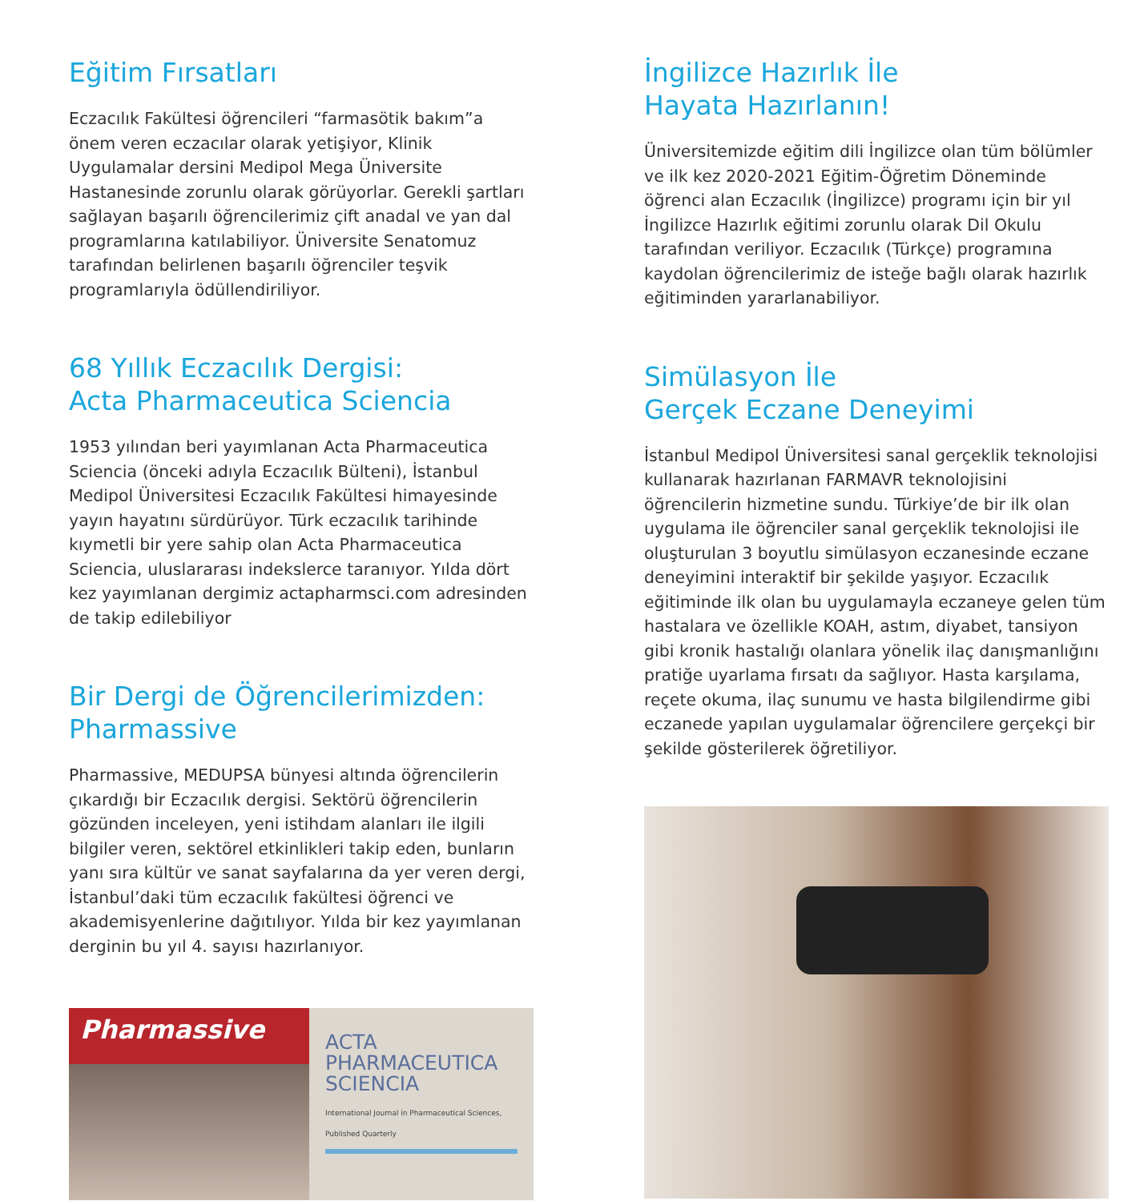Eğitim Fırsatları
Eczacılık Fakültesi öğrencileri “farmasötik bakım”a önem veren eczacılar olarak yetişiyor, Klinik Uygulamalar dersini Medipol Mega Üniversite Hastanesinde zorunlu olarak görüyorlar. Gerekli şartları sağlayan başarılı öğrencilerimiz çift anadal ve yan dal programlarına katılabiliyor. Üniversite Senatomuz tarafından belirlenen başarılı öğrenciler teşvik programlarıyla ödüllendiriliyor.
68 Yıllık Eczacılık Dergisi:
Acta Pharmaceutica Sciencia
1953 yılından beri yayımlanan Acta Pharmaceutica Sciencia (önceki adıyla Eczacılık Bülteni), İstanbul Medipol Üniversitesi Eczacılık Fakültesi himayesinde yayın hayatını sürdürüyor. Türk eczacılık tarihinde kıymetli bir yere sahip olan Acta Pharmaceutica Sciencia, uluslararası indekslerce taranıyor. Yılda dört kez yayımlanan dergimiz actapharmsci.com adresinden de takip edilebiliyor
Bir Dergi de Öğrencilerimizden:
Pharmassive
Pharmassive, MEDUPSA bünyesi altında öğrencilerin çıkardığı bir Eczacılık dergisi. Sektörü öğrencilerin gözünden inceleyen, yeni istihdam alanları ile ilgili bilgiler veren, sektörel etkinlikleri takip eden, bunların yanı sıra kültür ve sanat sayfalarına da yer veren dergi, İstanbul’daki tüm eczacılık fakültesi öğrenci ve akademisyenlerine dağıtılıyor. Yılda bir kez yayımlanan derginin bu yıl 4. sayısı hazırlanıyor.
Pharmassive
ACTA
PHARMACEUTICA
SCIENCIA
International Journal in Pharmaceutical Sciences, Published Quarterly
İngilizce Hazırlık İle
Hayata Hazırlanın!
Üniversitemizde eğitim dili İngilizce olan tüm bölümler ve ilk kez 2020-2021 Eğitim-Öğretim Döneminde öğrenci alan Eczacılık (İngilizce) programı için bir yıl İngilizce Hazırlık eğitimi zorunlu olarak Dil Okulu tarafından veriliyor. Eczacılık (Türkçe) programına kaydolan öğrencilerimiz de isteğe bağlı olarak hazırlık eğitiminden yararlanabiliyor.
Simülasyon İle
Gerçek Eczane Deneyimi
İstanbul Medipol Üniversitesi sanal gerçeklik teknolojisi kullanarak hazırlanan FARMAVR teknolojisini öğrencilerin hizmetine sundu. Türkiye’de bir ilk olan uygulama ile öğrenciler sanal gerçeklik teknolojisi ile oluşturulan 3 boyutlu simülasyon eczanesinde eczane deneyimini interaktif bir şekilde yaşıyor. Eczacılık eğitiminde ilk olan bu uygulamayla eczaneye gelen tüm hastalara ve özellikle KOAH, astım, diyabet, tansiyon gibi kronik hastalığı olanlara yönelik ilaç danışmanlığını pratiğe uyarlama fırsatı da sağlıyor. Hasta karşılama, reçete okuma, ilaç sunumu ve hasta bilgilendirme gibi eczanede yapılan uygulamalar öğrencilere gerçekçi bir şekilde gösterilerek öğretiliyor.